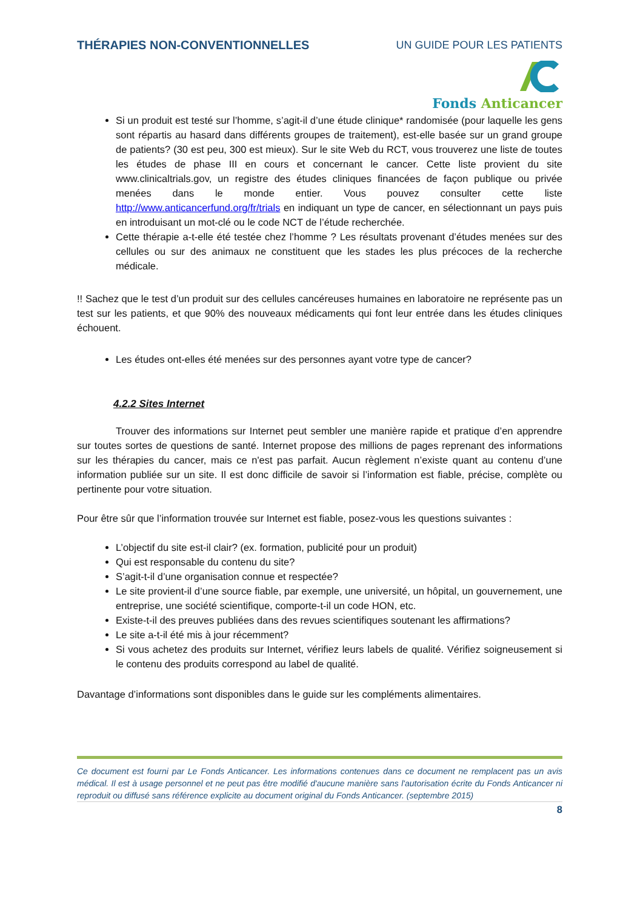THÉRAPIES NON-CONVENTIONNELLES UN GUIDE POUR LES PATIENTS
Fonds Anticancer
Si un produit est testé sur l’homme, s’agit-il d’une étude clinique* randomisée (pour laquelle les gens sont répartis au hasard dans différents groupes de traitement), est-elle basée sur un grand groupe de patients? (30 est peu, 300 est mieux). Sur le site Web du RCT, vous trouverez une liste de toutes les études de phase III en cours et concernant le cancer. Cette liste provient du site www.clinicaltrials.gov, un registre des études cliniques financées de façon publique ou privée menées dans le monde entier. Vous pouvez consulter cette liste http://www.anticancerfund.org/fr/trials en indiquant un type de cancer, en sélectionnant un pays puis en introduisant un mot-clé ou le code NCT de l’étude recherchée.
Cette thérapie a-t-elle été testée chez l’homme ? Les résultats provenant d’études menées sur des cellules ou sur des animaux ne constituent que les stades les plus précoces de la recherche médicale.
!! Sachez que le test d’un produit sur des cellules cancéreuses humaines en laboratoire ne représente pas un test sur les patients, et que 90% des nouveaux médicaments qui font leur entrée dans les études cliniques échouent.
Les études ont-elles été menées sur des personnes ayant votre type de cancer?
4.2.2 Sites Internet
Trouver des informations sur Internet peut sembler une manière rapide et pratique d’en apprendre sur toutes sortes de questions de santé. Internet propose des millions de pages reprenant des informations sur les thérapies du cancer, mais ce n'est pas parfait. Aucun règlement n’existe quant au contenu d’une information publiée sur un site. Il est donc difficile de savoir si l’information est fiable, précise, complète ou pertinente pour votre situation.
Pour être sûr que l’information trouvée sur Internet est fiable, posez-vous les questions suivantes :
L’objectif du site est-il clair? (ex. formation, publicité pour un produit)
Qui est responsable du contenu du site?
S’agit-t-il d’une organisation connue et respectée?
Le site provient-il d’une source fiable, par exemple, une université, un hôpital, un gouvernement, une entreprise, une société scientifique, comporte-t-il un code HON, etc.
Existe-t-il des preuves publiées dans des revues scientifiques soutenant les affirmations?
Le site a-t-il été mis à jour récemment?
Si vous achetez des produits sur Internet, vérifiez leurs labels de qualité. Vérifiez soigneusement si le contenu des produits correspond au label de qualité.
Davantage d’informations sont disponibles dans le guide sur les compléments alimentaires.
Ce document est fourni par Le Fonds Anticancer. Les informations contenues dans ce document ne remplacent pas un avis médical. Il est à usage personnel et ne peut pas être modifié d'aucune manière sans l'autorisation écrite du Fonds Anticancer ni reproduit ou diffusé sans référence explicite au document original du Fonds Anticancer. (septembre 2015)
8